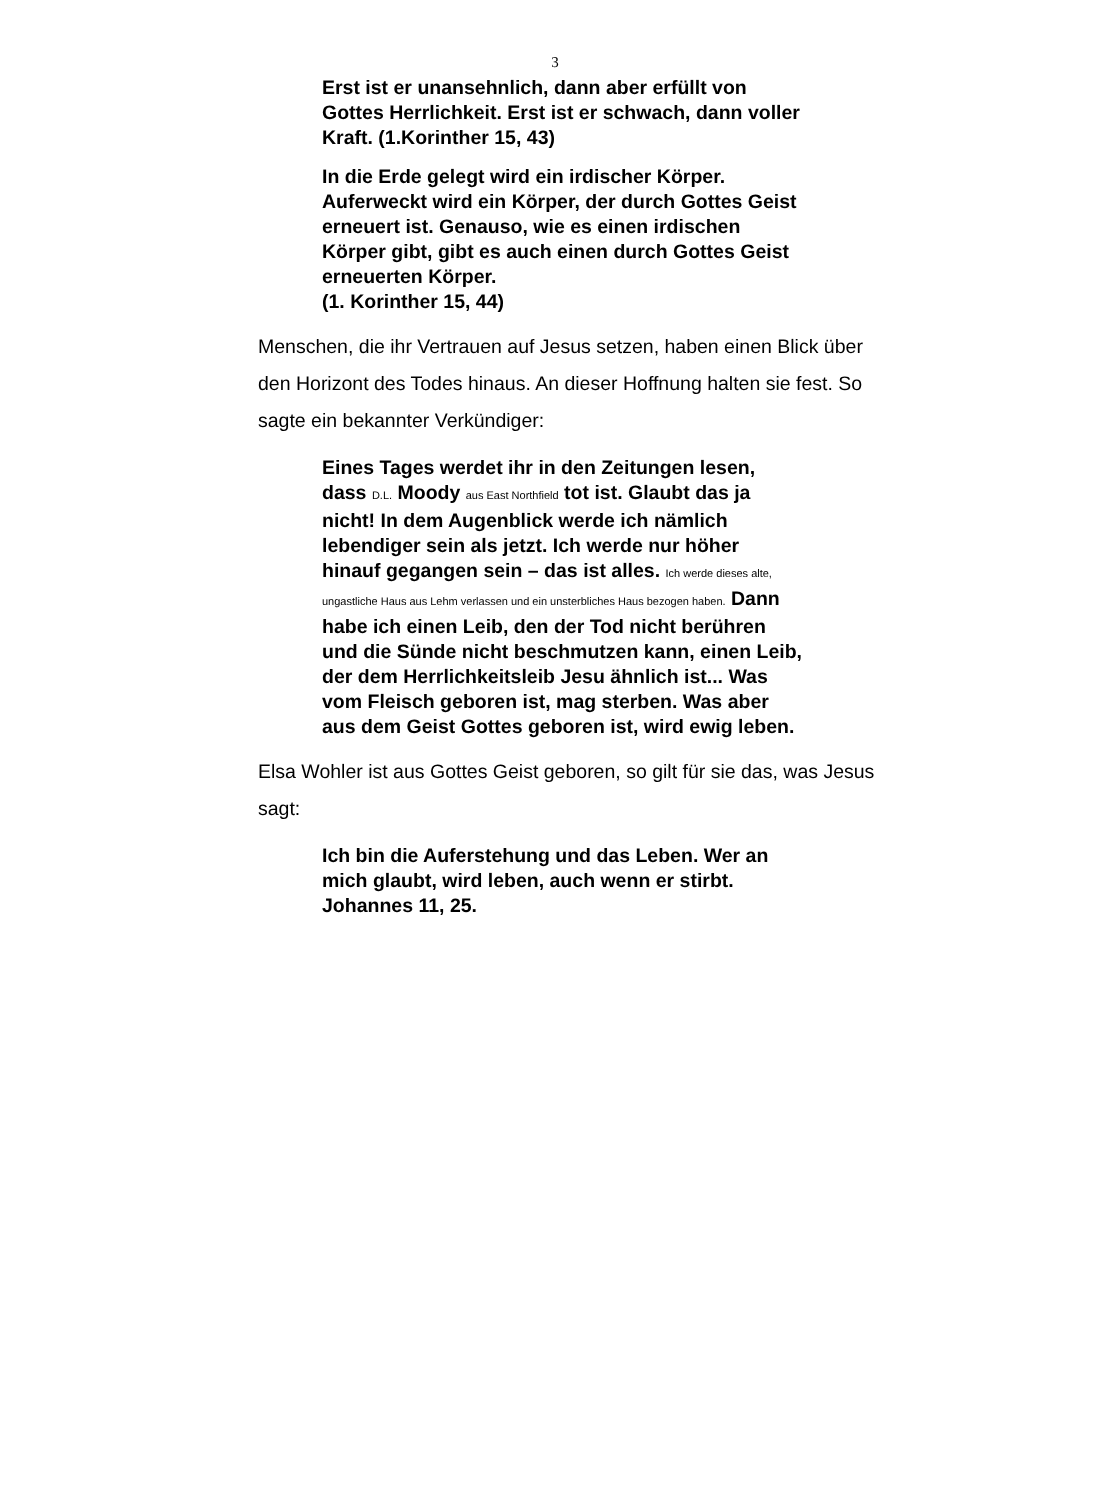3
Erst ist er unansehnlich, dann aber erfüllt von Gottes Herrlichkeit. Erst ist er schwach, dann voller Kraft. (1.Korinther 15, 43)
In die Erde gelegt wird ein irdischer Körper. Auferweckt wird ein Körper, der durch Gottes Geist erneuert ist. Genauso, wie es einen irdischen Körper gibt, gibt es auch einen durch Gottes Geist erneuerten Körper.
(1. Korinther 15, 44)
Menschen, die ihr Vertrauen auf Jesus setzen, haben einen Blick über den Horizont des Todes hinaus. An dieser Hoffnung halten sie fest. So sagte ein bekannter Verkündiger:
Eines Tages werdet ihr in den Zeitungen lesen, dass D.L. Moody aus East Northfield tot ist. Glaubt das ja nicht! In dem Augenblick werde ich nämlich lebendiger sein als jetzt. Ich werde nur höher hinauf gegangen sein – das ist alles. Ich werde dieses alte, ungastliche Haus aus Lehm verlassen und ein unsterbliches Haus bezogen haben. Dann habe ich einen Leib, den der Tod nicht berühren und die Sünde nicht beschmutzen kann, einen Leib, der dem Herrlichkeitsleib Jesu ähnlich ist... Was vom Fleisch geboren ist, mag sterben. Was aber aus dem Geist Gottes geboren ist, wird ewig leben.
Elsa Wohler ist aus Gottes Geist geboren, so gilt für sie das, was Jesus sagt:
Ich bin die Auferstehung und das Leben. Wer an mich glaubt, wird leben, auch wenn er stirbt. Johannes 11, 25.